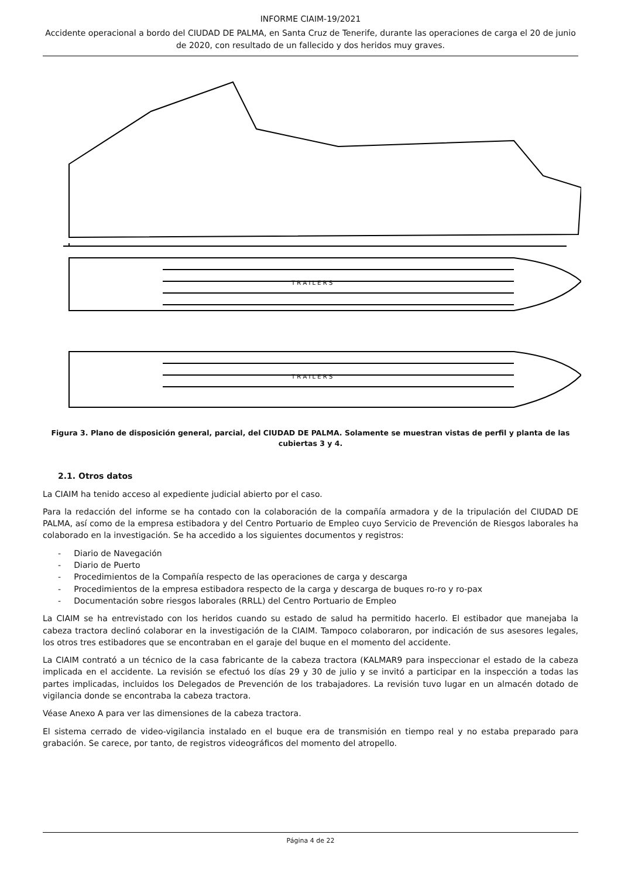INFORME CIAIM-19/2021
Accidente operacional a bordo del CIUDAD DE PALMA, en Santa Cruz de Tenerife, durante las operaciones de carga el 20 de junio de 2020, con resultado de un fallecido y dos heridos muy graves.
T R A I L E R S
T R A I L E R S
Figura 3. Plano de disposición general, parcial, del CIUDAD DE PALMA. Solamente se muestran vistas de perfil y planta de las cubiertas 3 y 4.
2.1. Otros datos
La CIAIM ha tenido acceso al expediente judicial abierto por el caso.
Para la redacción del informe se ha contado con la colaboración de la compañía armadora y de la tripulación del CIUDAD DE PALMA, así como de la empresa estibadora y del Centro Portuario de Empleo cuyo Servicio de Prevención de Riesgos laborales ha colaborado en la investigación. Se ha accedido a los siguientes documentos y registros:
- Diario de Navegación
- Diario de Puerto
- Procedimientos de la Compañía respecto de las operaciones de carga y descarga
- Procedimientos de la empresa estibadora respecto de la carga y descarga de buques ro-ro y ro-pax
- Documentación sobre riesgos laborales (RRLL) del Centro Portuario de Empleo
La CIAIM se ha entrevistado con los heridos cuando su estado de salud ha permitido hacerlo. El estibador que manejaba la cabeza tractora declinó colaborar en la investigación de la CIAIM. Tampoco colaboraron, por indicación de sus asesores legales, los otros tres estibadores que se encontraban en el garaje del buque en el momento del accidente.
La CIAIM contrató a un técnico de la casa fabricante de la cabeza tractora (KALMAR9 para inspeccionar el estado de la cabeza implicada en el accidente. La revisión se efectuó los días 29 y 30 de julio y se invitó a participar en la inspección a todas las partes implicadas, incluidos los Delegados de Prevención de los trabajadores. La revisión tuvo lugar en un almacén dotado de vigilancia donde se encontraba la cabeza tractora.
Véase Anexo A para ver las dimensiones de la cabeza tractora.
El sistema cerrado de video-vigilancia instalado en el buque era de transmisión en tiempo real y no estaba preparado para grabación. Se carece, por tanto, de registros videográficos del momento del atropello.
Página 4 de 22